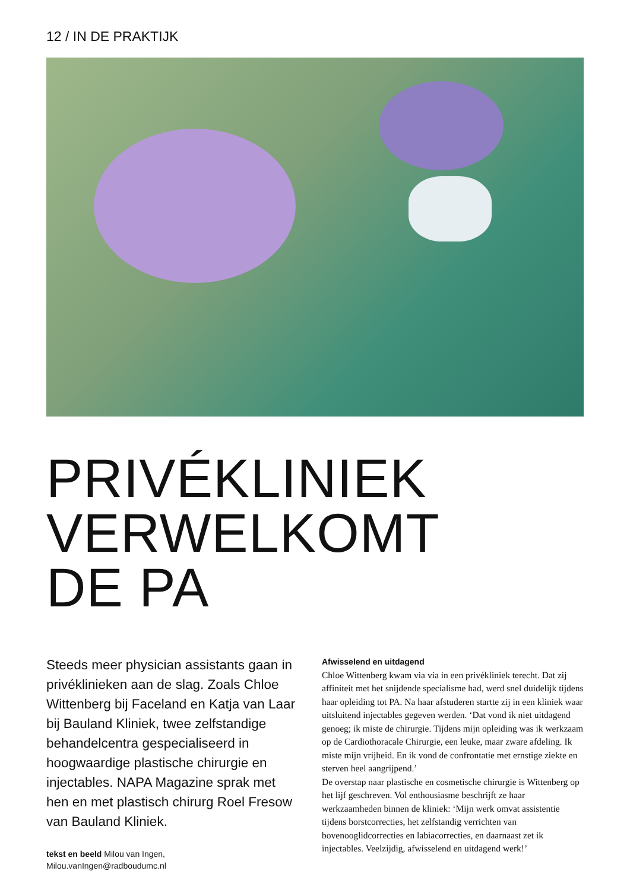12 / IN DE PRAKTIJK
PRIVÉKLINIEK
VERWELKOMT
DE PA
Steeds meer physician assistants gaan in privéklinieken aan de slag. Zoals Chloe Wittenberg bij Faceland en Katja van Laar bij Bauland Kliniek, twee zelfstandige behandelcentra gespeciali­seerd in hoogwaardige plastische chirurgie en injectables. NAPA Magazine sprak met hen en met plastisch chirurg Roel Fresow van Bauland Kliniek.
tekst en beeld Milou van Ingen,
Milou.vanIngen@radboudumc.nl
Afwisselend en uitdagend
Chloe Wittenberg kwam via via in een privékliniek terecht. Dat zij affiniteit met het snijdende specialisme had, werd snel dui­delijk tijdens haar opleiding tot PA. Na haar afstuderen startte zij in een kliniek waar uitsluitend injectables gegeven werden. ‘Dat vond ik niet uitdagend genoeg; ik miste de chirurgie. Tijdens mijn opleiding was ik werkzaam op de Cardiothoracale Chirurgie, een leuke, maar zware afdeling. Ik miste mijn vrij­heid. En ik vond de confrontatie met ernstige ziekte en sterven heel aangrijpend.’
De overstap naar plastische en cosmetische chirurgie is Wittenberg op het lijf geschreven. Vol enthousiasme beschrijft ze haar werkzaamheden binnen de kliniek: ‘Mijn werk omvat assistentie tijdens borstcorrecties, het zelfstandig verrichten van bovenooglidcorrecties en labiacorrecties, en daarnaast zet ik injectables. Veelzijdig, afwisselend en uitdagend werk!’